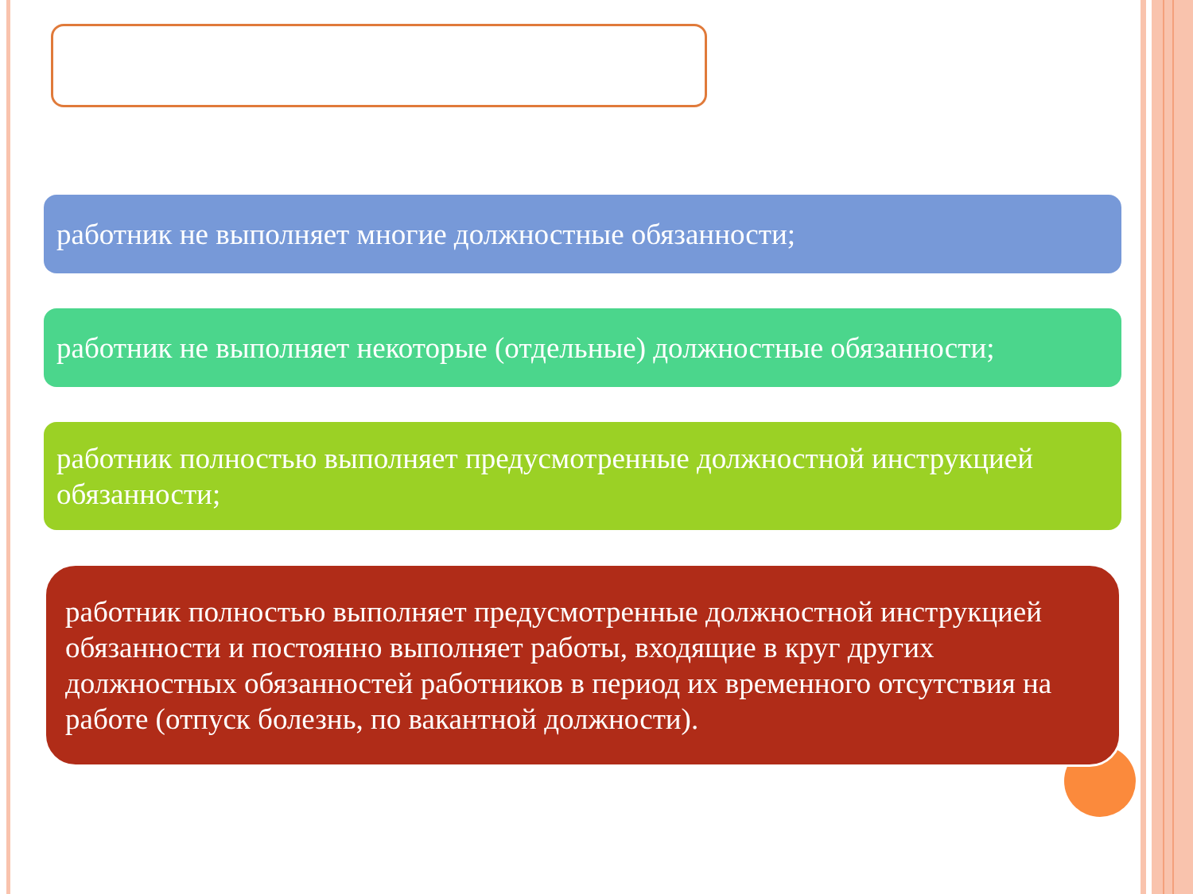работник не выполняет многие должностные обязанности;
работник не выполняет некоторые (отдельные) должностные обязанности;
работник полностью выполняет предусмотренные должностной инструкцией обязанности;
работник полностью выполняет предусмотренные должностной инструкцией обязанности и постоянно выполняет работы, входящие в круг других должностных обязанностей работников в период их временного отсутствия на работе (отпуск болезнь, по вакантной должности).